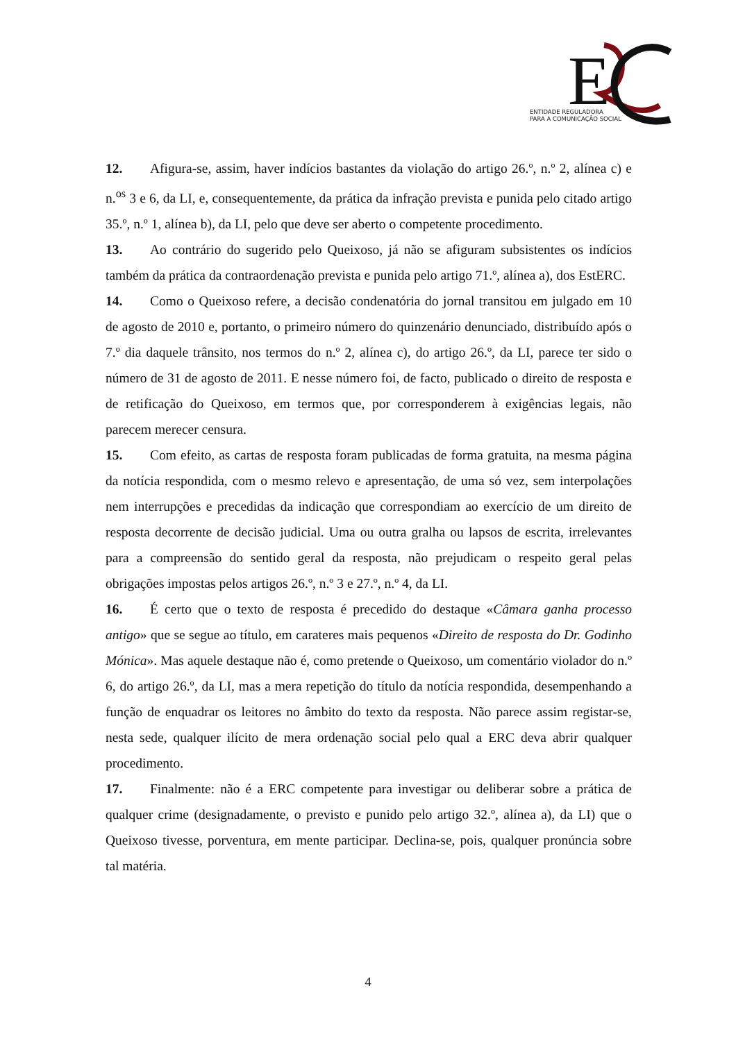E
ENTIDADE REGULADORA
PARA A COMUNICAÇÃO SOCIAL
12. Afigura-se, assim, haver indícios bastantes da violação do artigo 26.º, n.º 2, alínea c) e n.<sup>os</sup> 3 e 6, da LI, e, consequentemente, da prática da infração prevista e punida pelo citado artigo 35.º, n.º 1, alínea b), da LI, pelo que deve ser aberto o competente procedimento.
13. Ao contrário do sugerido pelo Queixoso, já não se afiguram subsistentes os indícios também da prática da contraordenação prevista e punida pelo artigo 71.º, alínea a), dos EstERC.
14. Como o Queixoso refere, a decisão condenatória do jornal transitou em julgado em 10 de agosto de 2010 e, portanto, o primeiro número do quinzenário denunciado, distribuído após o 7.º dia daquele trânsito, nos termos do n.º 2, alínea c), do artigo 26.º, da LI, parece ter sido o número de 31 de agosto de 2011. E nesse número foi, de facto, publicado o direito de resposta e de retificação do Queixoso, em termos que, por corresponderem à exigências legais, não parecem merecer censura.
15. Com efeito, as cartas de resposta foram publicadas de forma gratuita, na mesma página da notícia respondida, com o mesmo relevo e apresentação, de uma só vez, sem interpolações nem interrupções e precedidas da indicação que correspondiam ao exercício de um direito de resposta decorrente de decisão judicial. Uma ou outra gralha ou lapsos de escrita, irrelevantes para a compreensão do sentido geral da resposta, não prejudicam o respeito geral pelas obrigações impostas pelos artigos 26.º, n.º 3 e 27.º, n.º 4, da LI.
16. É certo que o texto de resposta é precedido do destaque «Câmara ganha processo antigo» que se segue ao título, em carateres mais pequenos «Direito de resposta do Dr. Godinho Mónica». Mas aquele destaque não é, como pretende o Queixoso, um comentário violador do n.º 6, do artigo 26.º, da LI, mas a mera repetição do título da notícia respondida, desempenhando a função de enquadrar os leitores no âmbito do texto da resposta. Não parece assim registar-se, nesta sede, qualquer ilícito de mera ordenação social pelo qual a ERC deva abrir qualquer procedimento.
17. Finalmente: não é a ERC competente para investigar ou deliberar sobre a prática de qualquer crime (designadamente, o previsto e punido pelo artigo 32.º, alínea a), da LI) que o Queixoso tivesse, porventura, em mente participar. Declina-se, pois, qualquer pronúncia sobre tal matéria.
4